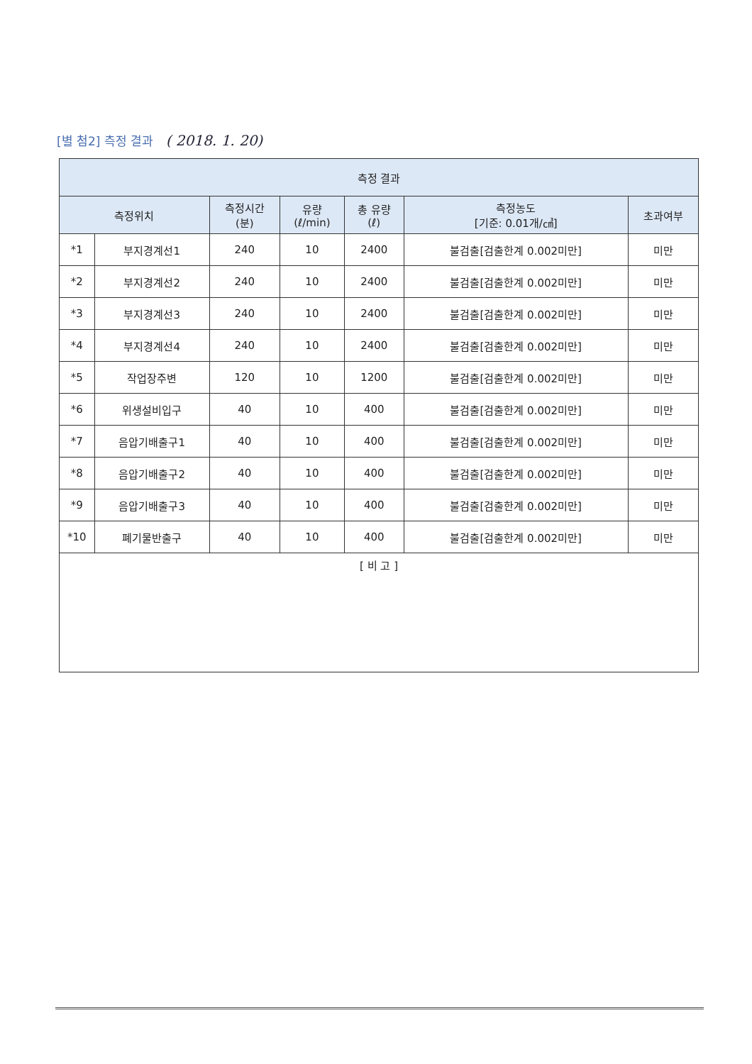[별 첨2] 측정 결과 ( 2018. 1. 20)
| 측정 결과 | | | | | | |
| --- | --- | --- | --- | --- | --- | --- |
| 측정위치 | | 측정시간 (분) | 유량 (ℓ/min) | 총 유량 (ℓ) | 측정농도 [기준: 0.01개/㎤] | 초과여부 |
| *1 | 부지경계선1 | 240 | 10 | 2400 | 불검출[검출한계 0.002미만] | 미만 |
| *2 | 부지경계선2 | 240 | 10 | 2400 | 불검출[검출한계 0.002미만] | 미만 |
| *3 | 부지경계선3 | 240 | 10 | 2400 | 불검출[검출한계 0.002미만] | 미만 |
| *4 | 부지경계선4 | 240 | 10 | 2400 | 불검출[검출한계 0.002미만] | 미만 |
| *5 | 작업장주변 | 120 | 10 | 1200 | 불검출[검출한계 0.002미만] | 미만 |
| *6 | 위생설비입구 | 40 | 10 | 400 | 불검출[검출한계 0.002미만] | 미만 |
| *7 | 음압기배출구1 | 40 | 10 | 400 | 불검출[검출한계 0.002미만] | 미만 |
| *8 | 음압기배출구2 | 40 | 10 | 400 | 불검출[검출한계 0.002미만] | 미만 |
| *9 | 음압기배출구3 | 40 | 10 | 400 | 불검출[검출한계 0.002미만] | 미만 |
| *10 | 폐기물반출구 | 40 | 10 | 400 | 불검출[검출한계 0.002미만] | 미만 |
| [ 비 고 ] | | | | | | |